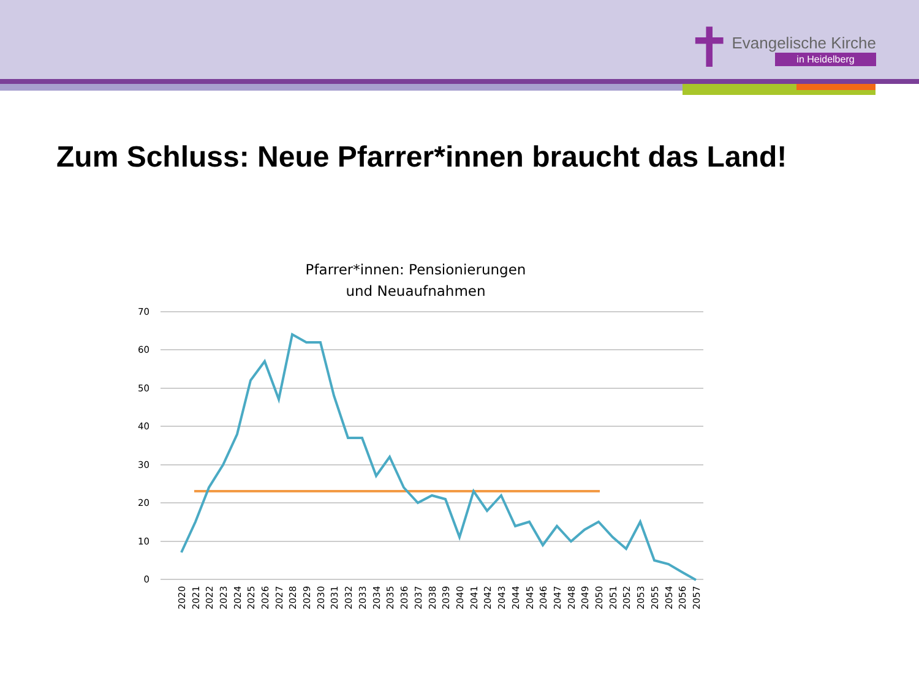Evangelische Kirche
in Heidelberg
✝
Zum Schluss: Neue Pfarrer*innen braucht das Land!
Pfarrer*innen: Pensionierungen
und Neuaufnahmen
70
60
50
40
30
20
10
0
2020
2021
2022
2023
2024
2025
2026
2027
2028
2029
2030
2031
2032
2033
2034
2035
2036
2037
2038
2039
2040
2041
2042
2043
2044
2045
2046
2047
2048
2049
2050
2051
2052
2053
2055
2054
2056
2057